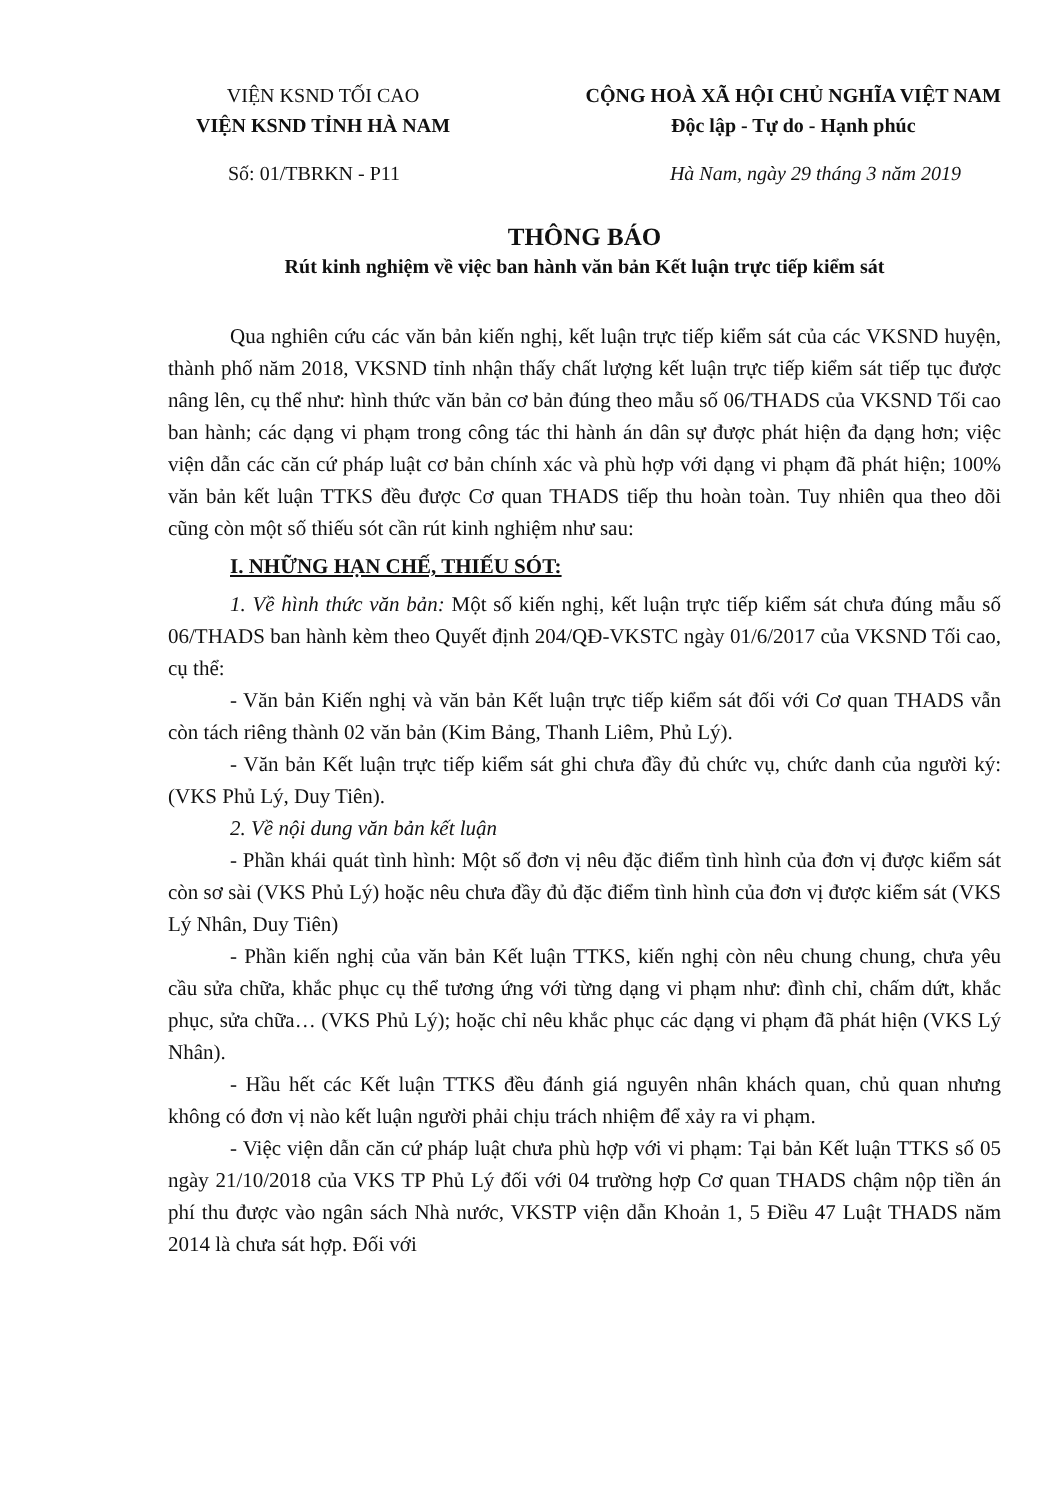VIỆN KSND TỐI CAO
VIỆN KSND TỈNH HÀ NAM
CỘNG HOÀ XÃ HỘI CHỦ NGHĨA VIỆT NAM
Độc lập - Tự do - Hạnh phúc
Số: 01/TBRKN - P11 Hà Nam, ngày 29 tháng 3 năm 2019
THÔNG BÁO
Rút kinh nghiệm về việc ban hành văn bản Kết luận trực tiếp kiểm sát
Qua nghiên cứu các văn bản kiến nghị, kết luận trực tiếp kiểm sát của các VKSND huyện, thành phố năm 2018, VKSND tỉnh nhận thấy chất lượng kết luận trực tiếp kiểm sát tiếp tục được nâng lên, cụ thể như: hình thức văn bản cơ bản đúng theo mẫu số 06/THADS của VKSND Tối cao ban hành; các dạng vi phạm trong công tác thi hành án dân sự được phát hiện đa dạng hơn; việc viện dẫn các căn cứ pháp luật cơ bản chính xác và phù hợp với dạng vi phạm đã phát hiện; 100% văn bản kết luận TTKS đều được Cơ quan THADS tiếp thu hoàn toàn. Tuy nhiên qua theo dõi cũng còn một số thiếu sót cần rút kinh nghiệm như sau:
I. NHỮNG HẠN CHẾ, THIẾU SÓT:
1. Về hình thức văn bản: Một số kiến nghị, kết luận trực tiếp kiểm sát chưa đúng mẫu số 06/THADS ban hành kèm theo Quyết định 204/QĐ-VKSTC ngày 01/6/2017 của VKSND Tối cao, cụ thể:
- Văn bản Kiến nghị và văn bản Kết luận trực tiếp kiểm sát đối với Cơ quan THADS vẫn còn tách riêng thành 02 văn bản (Kim Bảng, Thanh Liêm, Phủ Lý).
- Văn bản Kết luận trực tiếp kiểm sát ghi chưa đầy đủ chức vụ, chức danh của người ký: (VKS Phủ Lý, Duy Tiên).
2. Về nội dung văn bản kết luận
- Phần khái quát tình hình: Một số đơn vị nêu đặc điểm tình hình của đơn vị được kiểm sát còn sơ sài (VKS Phủ Lý) hoặc nêu chưa đầy đủ đặc điểm tình hình của đơn vị được kiểm sát (VKS Lý Nhân, Duy Tiên)
- Phần kiến nghị của văn bản Kết luận TTKS, kiến nghị còn nêu chung chung, chưa yêu cầu sửa chữa, khắc phục cụ thể tương ứng với từng dạng vi phạm như: đình chỉ, chấm dứt, khắc phục, sửa chữa… (VKS Phủ Lý); hoặc chỉ nêu khắc phục các dạng vi phạm đã phát hiện (VKS Lý Nhân).
- Hầu hết các Kết luận TTKS đều đánh giá nguyên nhân khách quan, chủ quan nhưng không có đơn vị nào kết luận người phải chịu trách nhiệm để xảy ra vi phạm.
- Việc viện dẫn căn cứ pháp luật chưa phù hợp với vi phạm: Tại bản Kết luận TTKS số 05 ngày 21/10/2018 của VKS TP Phủ Lý đối với 04 trường hợp Cơ quan THADS chậm nộp tiền án phí thu được vào ngân sách Nhà nước, VKSTP viện dẫn Khoản 1, 5 Điều 47 Luật THADS năm 2014 là chưa sát hợp. Đối với